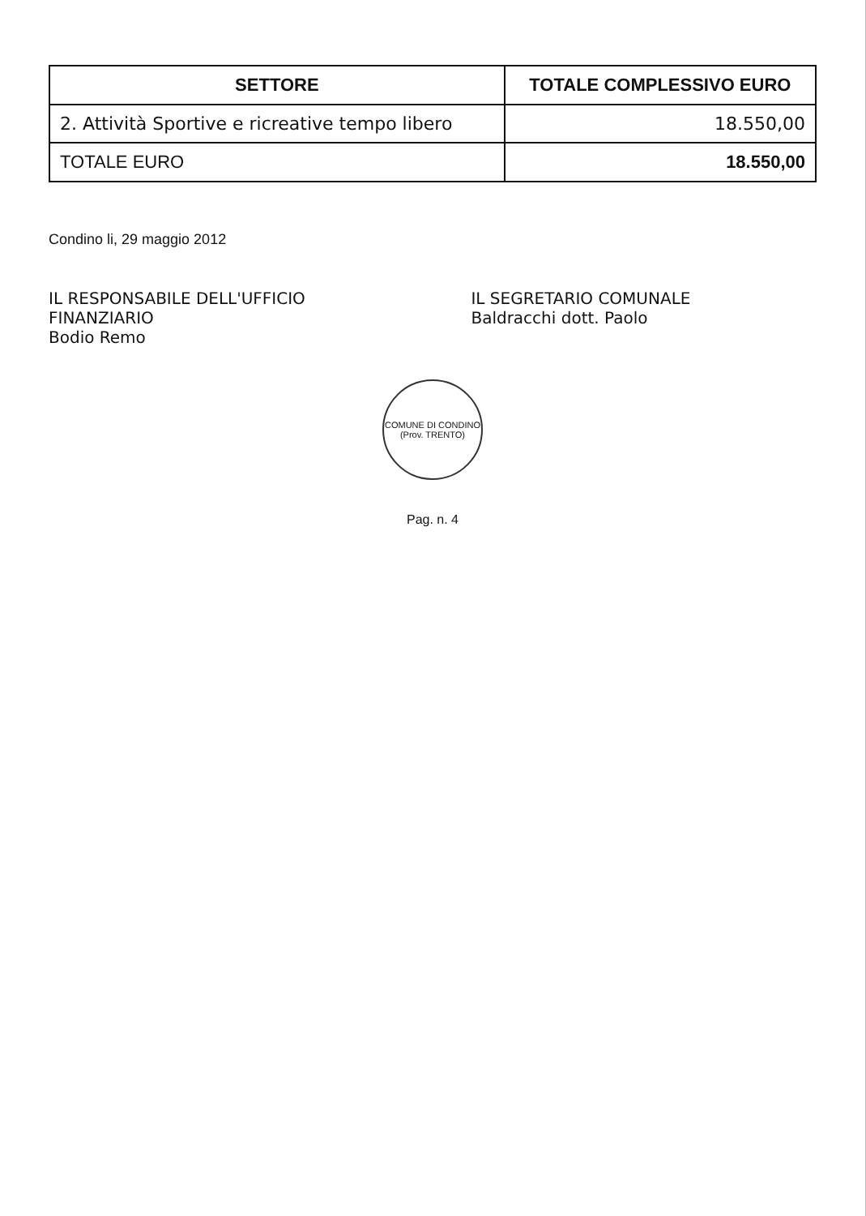| SETTORE | TOTALE COMPLESSIVO EURO |
| --- | --- |
| 2. Attività Sportive e ricreative tempo libero | 18.550,00 |
| TOTALE EURO | 18.550,00 |
Condino li, 29 maggio 2012
IL RESPONSABILE DELL'UFFICIO FINANZIARIO
Bodio Remo
IL SEGRETARIO COMUNALE
Baldracchi dott. Paolo
COMUNE DI CONDINO
(Prov. TRENTO)
Pag. n. 4